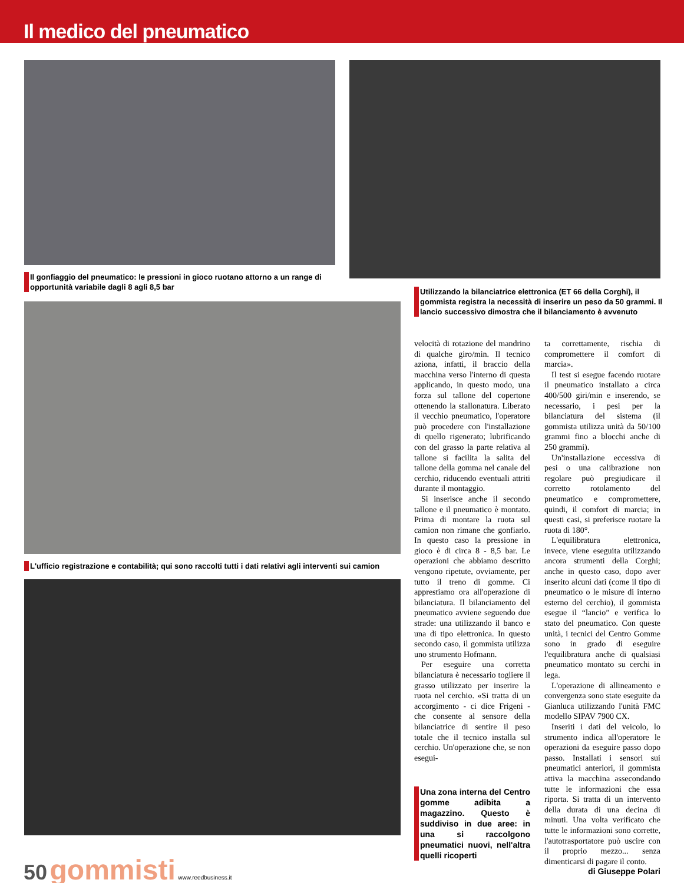Il medico del pneumatico
Il gonfiaggio del pneumatico: le pressioni in gioco ruotano attorno a un range di opportunità variabile dagli 8 agli 8,5 bar
Utilizzando la bilanciatrice elettronica (ET 66 della Corghi), il gommista registra la necessità di inserire un peso da 50 grammi. Il lancio successivo dimostra che il bilanciamento è avvenuto
L'ufficio registrazione e contabilità; qui sono raccolti tutti i dati relativi agli interventi sui camion
velocità di rotazione del mandrino di qualche giro/min. Il tecnico aziona, infatti, il braccio della macchina verso l'interno di questa applicando, in questo modo, una forza sul tallone del copertone ottenendo la stallonatura. Liberato il vecchio pneumatico, l'operatore può procedere con l'installazione di quello rigenerato; lubrificando con del grasso la parte relativa al tallone si facilita la salita del tallone della gomma nel canale del cerchio, riducendo eventuali attriti durante il montaggio.
Si inserisce anche il secondo tallone e il pneumatico è montato. Prima di montare la ruota sul camion non rimane che gonfiarlo. In questo caso la pressione in gioco è di circa 8 - 8,5 bar. Le operazioni che abbiamo descritto vengono ripetute, ovviamente, per tutto il treno di gomme. Ci apprestiamo ora all'operazione di bilanciatura. Il bilanciamento del pneumatico avviene seguendo due strade: una utilizzando il banco e una di tipo elettronica. In questo secondo caso, il gommista utilizza uno strumento Hofmann.
Per eseguire una corretta bilanciatura è necessario togliere il grasso utilizzato per inserire la ruota nel cerchio. «Si tratta di un accorgimento - ci dice Frigeni - che consente al sensore della bilanciatrice di sentire il peso totale che il tecnico installa sul cerchio. Un'operazione che, se non esegui-
Una zona interna del Centro gomme adibita a magazzino. Questo è suddiviso in due aree: in una si raccolgono pneumatici nuovi, nell'altra quelli ricoperti
ta correttamente, rischia di compromettere il comfort di marcia».
Il test si esegue facendo ruotare il pneumatico installato a circa 400/500 giri/min e inserendo, se necessario, i pesi per la bilanciatura del sistema (il gommista utilizza unità da 50/100 grammi fino a blocchi anche di 250 grammi).
Un'installazione eccessiva di pesi o una calibrazione non regolare può pregiudicare il corretto rotolamento del pneumatico e compromettere, quindi, il comfort di marcia; in questi casi, si preferisce ruotare la ruota di 180°.
L'equilibratura elettronica, invece, viene eseguita utilizzando ancora strumenti della Corghi; anche in questo caso, dopo aver inserito alcuni dati (come il tipo di pneumatico o le misure di interno esterno del cerchio), il gommista esegue il “lancio” e verifica lo stato del pneumatico. Con queste unità, i tecnici del Centro Gomme sono in grado di eseguire l'equilibratura anche di qualsiasi pneumatico montato su cerchi in lega.
L'operazione di allineamento e convergenza sono state eseguite da Gianluca utilizzando l'unità FMC modello SIPAV 7900 CX.
Inseriti i dati del veicolo, lo strumento indica all'operatore le operazioni da eseguire passo dopo passo. Installati i sensori sui pneumatici anteriori, il gommista attiva la macchina assecondando tutte le informazioni che essa riporta. Si tratta di un intervento della durata di una decina di minuti. Una volta verificato che tutte le informazioni sono corrette, l'autotrasportatore può uscire con il proprio mezzo... senza dimenticarsi di pagare il conto.
di Giuseppe Polari
50 gommisti www.reedbusiness.it